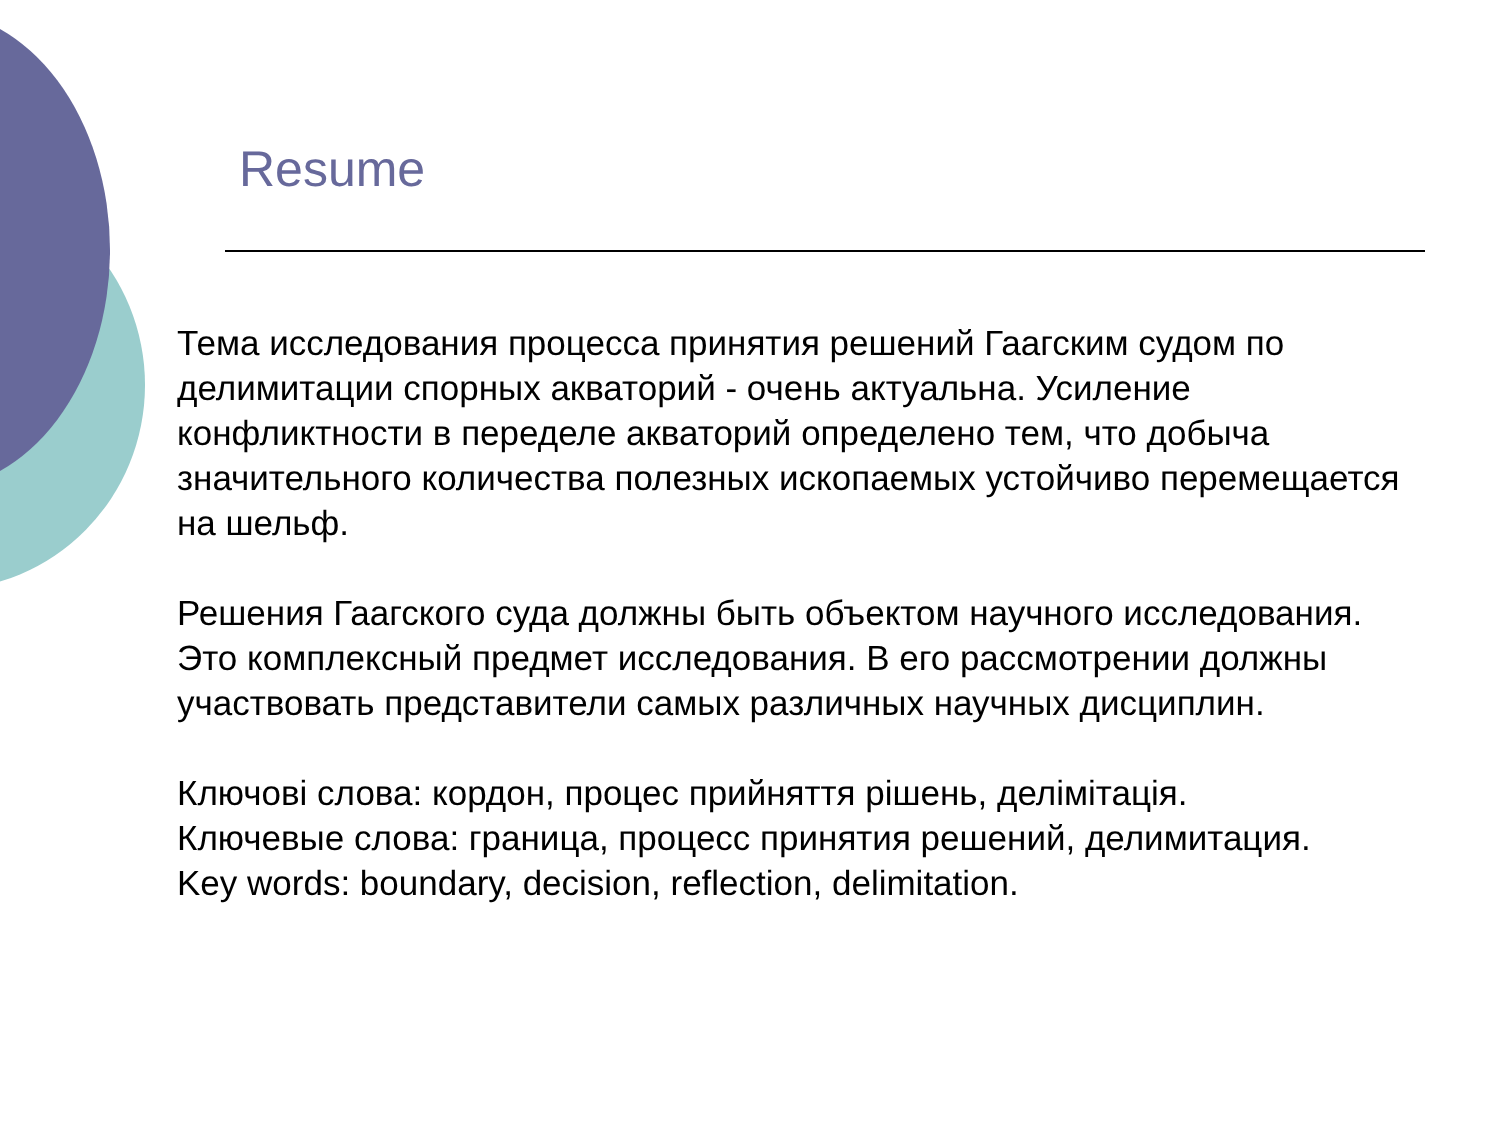Resume
Тема исследования процесса принятия решений Гаагским судом по делимитации спорных акваторий - очень актуальна. Усиление конфликтности в переделе акваторий определено тем, что добыча значительного количества полезных ископаемых устойчиво перемещается на шельф.
Решения Гаагского суда должны быть объектом научного исследования. Это комплексный предмет исследования. В его рассмотрении должны участвовать представители самых различных научных дисциплин.
Ключові слова: кордон, процес прийняття рішень, делімітація.
Ключевые слова: граница, процесс принятия решений, делимитация.
Key words: boundary, decision, reflection, delimitation.